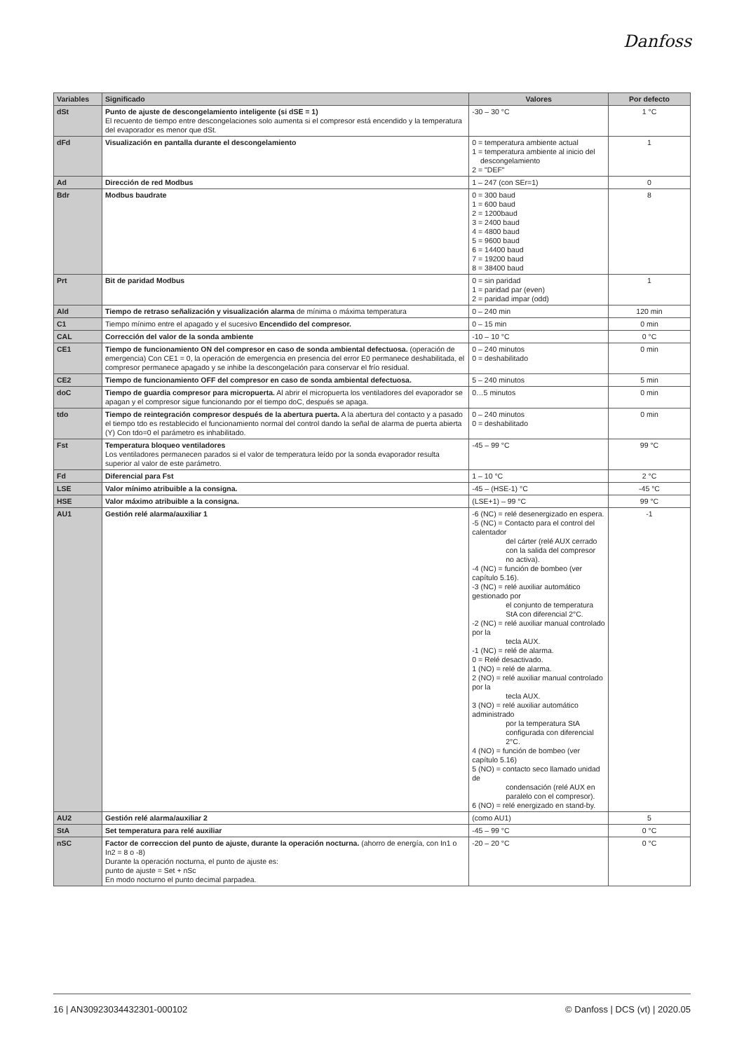Danfoss
| Variables | Significado | Valores | Por defecto |
| --- | --- | --- | --- |
| dSt | Punto de ajuste de descongelamiento inteligente (si dSE = 1) El recuento de tiempo entre descongelaciones solo aumenta si el compresor está encendido y la temperatura del evaporador es menor que dSt. | -30 – 30 °C | 1 °C |
| dFd | Visualización en pantalla durante el descongelamiento | 0 = temperatura ambiente actual 1 = temperatura ambiente al inicio del descongelamiento 2 = "DEF" | 1 |
| Ad | Dirección de red Modbus | 1 – 247 (con SEr=1) | 0 |
| Bdr | Modbus baudrate | 0 = 300 baud 1 = 600 baud 2 = 1200baud 3 = 2400 baud 4 = 4800 baud 5 = 9600 baud 6 = 14400 baud 7 = 19200 baud 8 = 38400 baud | 8 |
| Prt | Bit de paridad Modbus | 0 = sin paridad 1 = paridad par (even) 2 = paridad impar (odd) | 1 |
| Ald | Tiempo de retraso señalización y visualización alarma de mínima o máxima temperatura | 0 – 240 min | 120 min |
| C1 | Tiempo mínimo entre el apagado y el sucesivo Encendido del compresor. | 0 – 15 min | 0 min |
| CAL | Corrección del valor de la sonda ambiente | -10 – 10 °C | 0 °C |
| CE1 | Tiempo de funcionamiento ON del compresor en caso de sonda ambiental defectuosa. (operación de emergencia) Con CE1 = 0, la operación de emergencia en presencia del error E0 permanece deshabilitada, el compresor permanece apagado y se inhibe la descongelación para conservar el frío residual. | 0 – 240 minutos 0 = deshabilitado | 0 min |
| CE2 | Tiempo de funcionamiento OFF del compresor en caso de sonda ambiental defectuosa. | 5 – 240 minutos | 5 min |
| doC | Tiempo de guardia compresor para micropuerta. Al abrir el micropuerta los ventiladores del evaporador se apagan y el compresor sigue funcionando por el tiempo doC, después se apaga. | 0…5 minutos | 0 min |
| tdo | Tiempo de reintegración compresor después de la abertura puerta. A la abertura del contacto y a pasado el tiempo tdo es restablecido el funcionamiento normal del control dando la señal de alarma de puerta abierta (Y) Con tdo=0 el parámetro es inhabilitado. | 0 – 240 minutos 0 = deshabilitado | 0 min |
| Fst | Temperatura bloqueo ventiladores Los ventiladores permanecen parados si el valor de temperatura leído por la sonda evaporador resulta superior al valor de este parámetro. | -45 – 99 °C | 99 °C |
| Fd | Diferencial para Fst | 1 – 10 °C | 2 °C |
| LSE | Valor mínimo atribuible a la consigna. | -45 – (HSE-1) °C | -45 °C |
| HSE | Valor máximo atribuible a la consigna. | (LSE+1) – 99 °C | 99 °C |
| AU1 | Gestión relé alarma/auxiliar 1 | -6 (NC) = relé desenergizado en espera. -5 (NC) = Contacto para el control del calentador del cárter (relé AUX cerrado con la salida del compresor no activa). -4 (NC) = función de bombeo (ver capítulo 5.16). -3 (NC) = relé auxiliar automático gestionado por el conjunto de temperatura StA con diferencial 2°C. -2 (NC) = relé auxiliar manual controlado por la tecla AUX. -1 (NC) = relé de alarma. 0 = Relé desactivado. 1 (NO) = relé de alarma. 2 (NO) = relé auxiliar manual controlado por la tecla AUX. 3 (NO) = relé auxiliar automático administrado por la temperatura StA configurada con diferencial 2°C. 4 (NO) = función de bombeo (ver capítulo 5.16) 5 (NO) = contacto seco llamado unidad de condensación (relé AUX en paralelo con el compresor). 6 (NO) = relé energizado en stand-by. | -1 |
| AU2 | Gestión relé alarma/auxiliar 2 | (como AU1) | 5 |
| StA | Set temperatura para relé auxiliar | -45 – 99 °C | 0 °C |
| nSC | Factor de correccion del punto de ajuste, durante la operación nocturna. (ahorro de energía, con In1 o In2 = 8 o -8) Durante la operación nocturna, el punto de ajuste es: punto de ajuste = Set + nSc En modo nocturno el punto decimal parpadea. | -20 – 20 °C | 0 °C |
16 | AN30923034432301-000102 © Danfoss | DCS (vt) | 2020.05